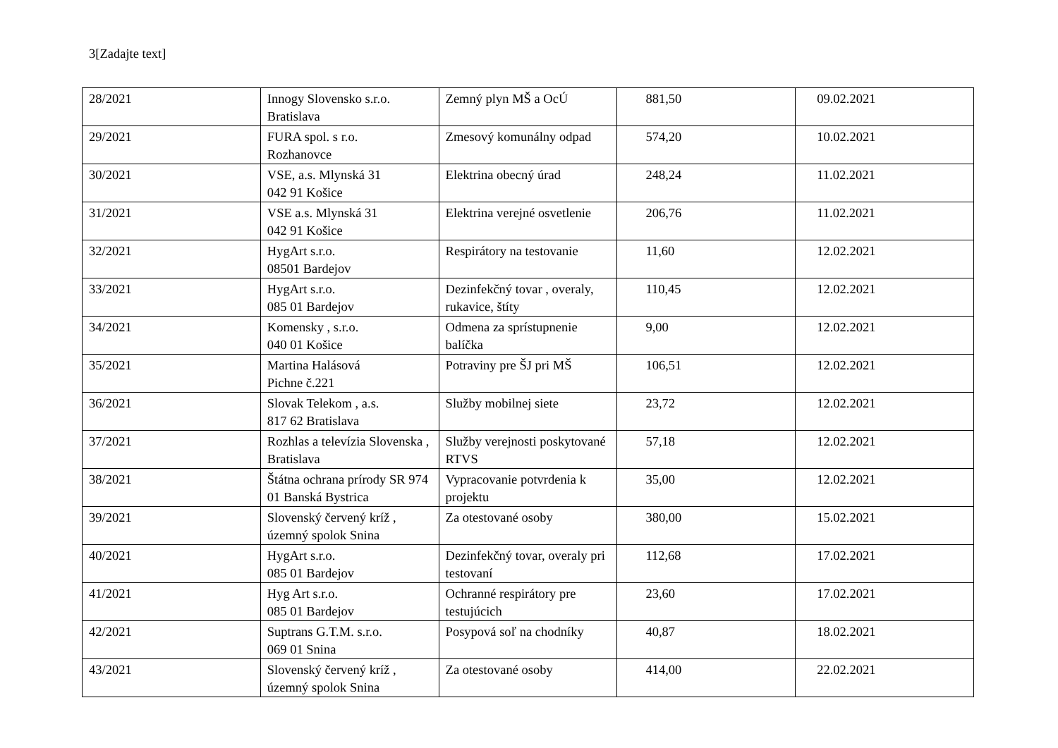3[Zadajte text]
| 28/2021 | Innogy Slovensko s.r.o. Bratislava | Zemný plyn MŠ a OcÚ | 881,50 | 09.02.2021 |
| 29/2021 | FURA spol. s r.o. Rozhanovce | Zmesový komunálny odpad | 574,20 | 10.02.2021 |
| 30/2021 | VSE, a.s. Mlynská 31 042 91 Košice | Elektrina obecný úrad | 248,24 | 11.02.2021 |
| 31/2021 | VSE a.s. Mlynská 31 042 91 Košice | Elektrina verejné osvetlenie | 206,76 | 11.02.2021 |
| 32/2021 | HygArt s.r.o. 08501 Bardejov | Respirátory na testovanie | 11,60 | 12.02.2021 |
| 33/2021 | HygArt s.r.o. 085 01 Bardejov | Dezinfekčný tovar , overaly, rukavice, štíty | 110,45 | 12.02.2021 |
| 34/2021 | Komensky , s.r.o. 040 01 Košice | Odmena za sprístupnenie balíčka | 9,00 | 12.02.2021 |
| 35/2021 | Martina Halásová Pichne č.221 | Potraviny pre ŠJ pri MŠ | 106,51 | 12.02.2021 |
| 36/2021 | Slovak Telekom , a.s. 817 62 Bratislava | Služby mobilnej siete | 23,72 | 12.02.2021 |
| 37/2021 | Rozhlas a televízia Slovenska , Bratislava | Služby verejnosti poskytované RTVS | 57,18 | 12.02.2021 |
| 38/2021 | Štátna ochrana prírody SR 974 01 Banská Bystrica | Vypracovanie potvrdenia k projektu | 35,00 | 12.02.2021 |
| 39/2021 | Slovenský červený kríž , územný spolok Snina | Za otestované osoby | 380,00 | 15.02.2021 |
| 40/2021 | HygArt s.r.o. 085 01 Bardejov | Dezinfekčný tovar, overaly pri testovaní | 112,68 | 17.02.2021 |
| 41/2021 | Hyg Art s.r.o. 085 01 Bardejov | Ochranné respirátory pre testujúcich | 23,60 | 17.02.2021 |
| 42/2021 | Suptrans G.T.M. s.r.o. 069 01 Snina | Posypová soľ na chodníky | 40,87 | 18.02.2021 |
| 43/2021 | Slovenský červený kríž , územný spolok Snina | Za otestované osoby | 414,00 | 22.02.2021 |